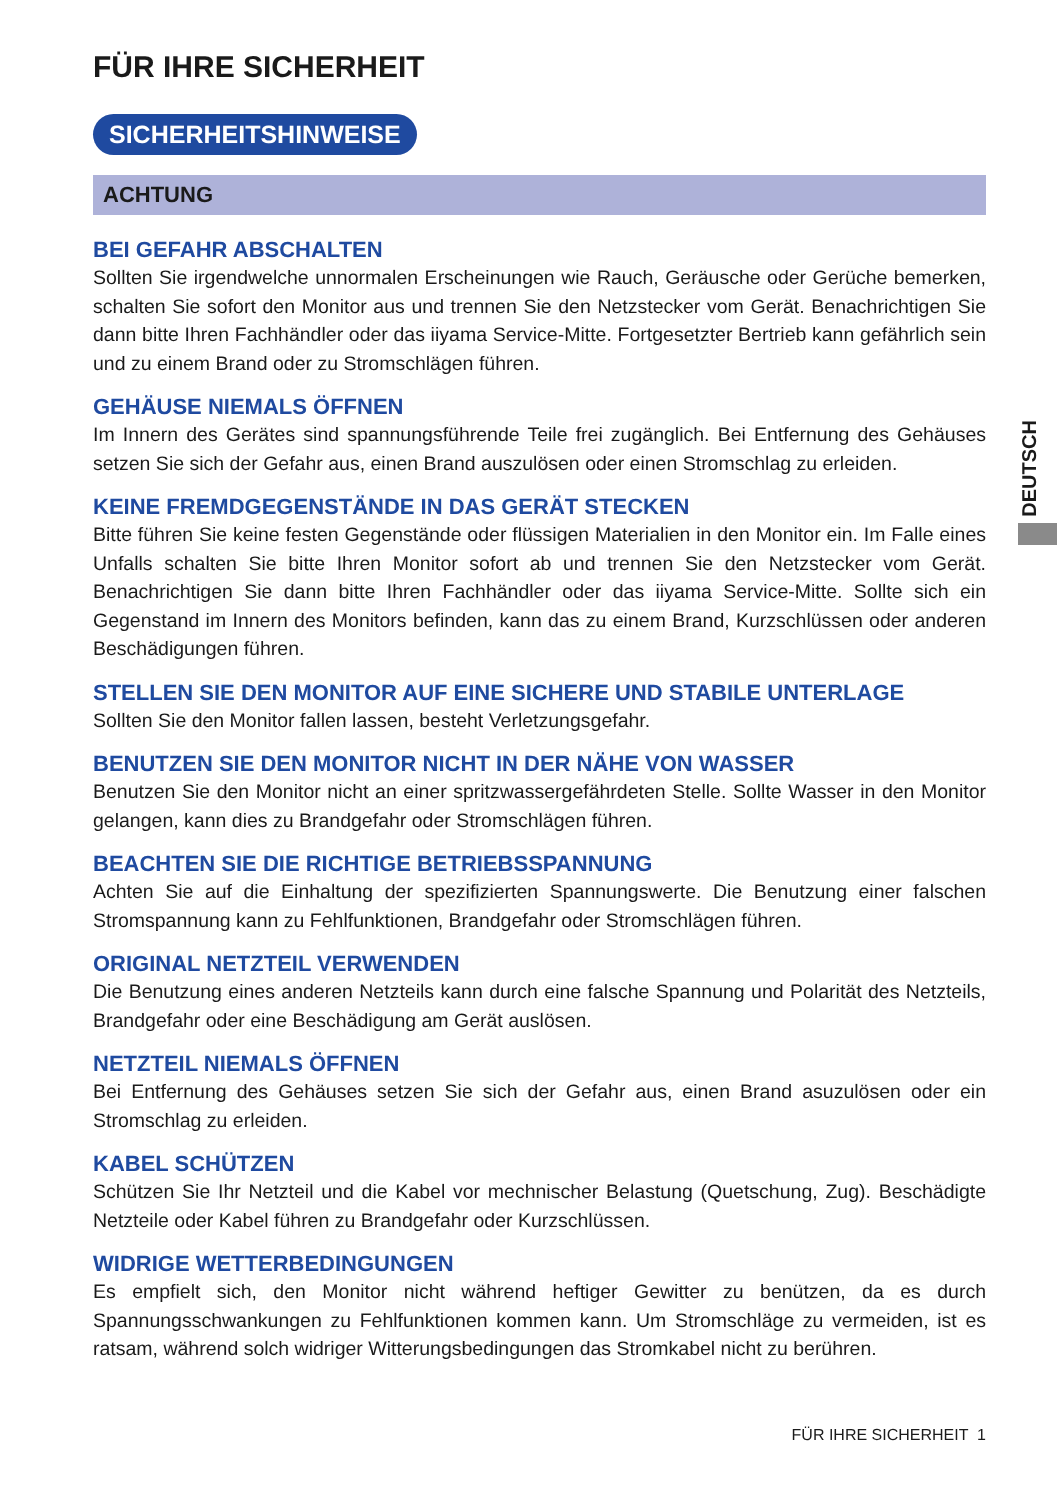FÜR IHRE SICHERHEIT
SICHERHEITSHINWEISE
ACHTUNG
BEI GEFAHR ABSCHALTEN
Sollten Sie irgendwelche unnormalen Erscheinungen wie Rauch, Geräusche oder Gerüche bemerken, schalten Sie sofort den Monitor aus und trennen Sie den Netzstecker vom Gerät. Benachrichtigen Sie dann bitte Ihren Fachhändler oder das iiyama Service-Mitte. Fortgesetzter Bertrieb kann gefährlich sein und zu einem Brand oder zu Stromschlägen führen.
GEHÄUSE NIEMALS ÖFFNEN
Im Innern des Gerätes sind spannungsführende Teile frei zugänglich. Bei Entfernung des Gehäuses setzen Sie sich der Gefahr aus, einen Brand auszulösen oder einen Stromschlag zu erleiden.
KEINE FREMDGEGENSTÄNDE IN DAS GERÄT STECKEN
Bitte führen Sie keine festen Gegenstände oder flüssigen Materialien in den Monitor ein. Im Falle eines Unfalls schalten Sie bitte Ihren Monitor sofort ab und trennen Sie den Netzstecker vom Gerät. Benachrichtigen Sie dann bitte Ihren Fachhändler oder das iiyama Service-Mitte. Sollte sich ein Gegenstand im Innern des Monitors befinden, kann das zu einem Brand, Kurzschlüssen oder anderen Beschädigungen führen.
STELLEN SIE DEN MONITOR AUF EINE SICHERE UND STABILE UNTERLAGE
Sollten Sie den Monitor fallen lassen, besteht Verletzungsgefahr.
BENUTZEN SIE DEN MONITOR NICHT IN DER NÄHE VON WASSER
Benutzen Sie den Monitor nicht an einer spritzwassergefährdeten Stelle. Sollte Wasser in den Monitor gelangen, kann dies zu Brandgefahr oder Stromschlägen führen.
BEACHTEN SIE DIE RICHTIGE BETRIEBSSPANNUNG
Achten Sie auf die Einhaltung der spezifizierten Spannungswerte. Die Benutzung einer falschen Stromspannung kann zu Fehlfunktionen, Brandgefahr oder Stromschlägen führen.
ORIGINAL NETZTEIL VERWENDEN
Die Benutzung eines anderen Netzteils kann durch eine falsche Spannung und Polarität des Netzteils, Brandgefahr oder eine Beschädigung am Gerät auslösen.
NETZTEIL NIEMALS ÖFFNEN
Bei Entfernung des Gehäuses setzen Sie sich der Gefahr aus, einen Brand asuzulösen oder ein Stromschlag zu erleiden.
KABEL SCHÜTZEN
Schützen Sie Ihr Netzteil und die Kabel vor mechnischer Belastung (Quetschung, Zug). Beschädigte Netzteile oder Kabel führen zu Brandgefahr oder Kurzschlüssen.
WIDRIGE WETTERBEDINGUNGEN
Es empfielt sich, den Monitor nicht während heftiger Gewitter zu benützen, da es durch Spannungsschwankungen zu Fehlfunktionen kommen kann. Um Stromschläge zu vermeiden, ist es ratsam, während solch widriger Witterungsbedingungen das Stromkabel nicht zu berühren.
DEUTSCH
FÜR IHRE SICHERHEIT 1